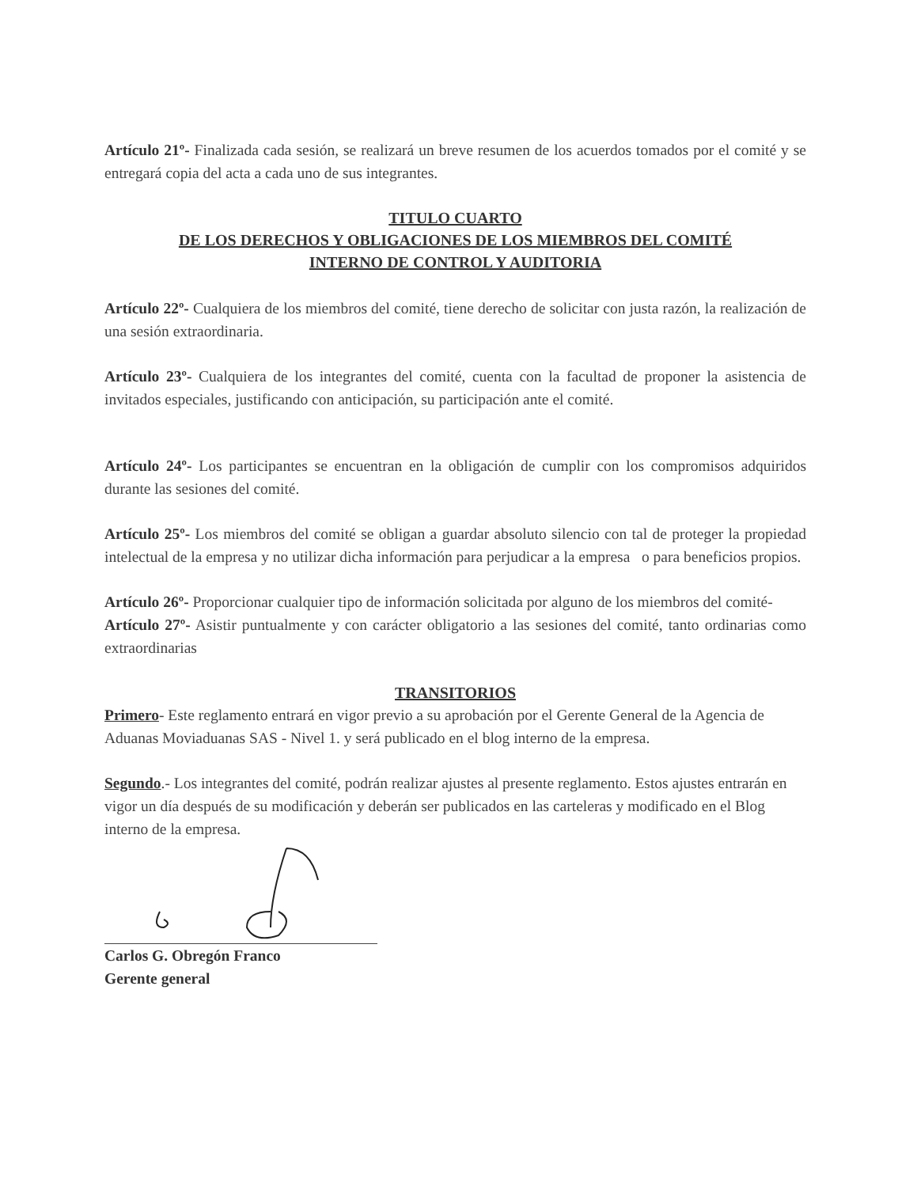Artículo 21º- Finalizada cada sesión, se realizará un breve resumen de los acuerdos tomados por el comité y se entregará copia del acta a cada uno de sus integrantes.
TITULO CUARTO
DE LOS DERECHOS Y OBLIGACIONES DE LOS MIEMBROS DEL COMITÉ
INTERNO DE CONTROL Y AUDITORIA
Artículo 22º- Cualquiera de los miembros del comité, tiene derecho de solicitar con justa razón, la realización de una sesión extraordinaria.
Artículo 23º- Cualquiera de los integrantes del comité, cuenta con la facultad de proponer la asistencia de invitados especiales, justificando con anticipación, su participación ante el comité.
Artículo 24º- Los participantes se encuentran en la obligación de cumplir con los compromisos adquiridos durante las sesiones del comité.
Artículo 25º- Los miembros del comité se obligan a guardar absoluto silencio con tal de proteger la propiedad intelectual de la empresa y no utilizar dicha información para perjudicar a la empresa o para beneficios propios.
Artículo 26º- Proporcionar cualquier tipo de información solicitada por alguno de los miembros del comité-
Artículo 27º- Asistir puntualmente y con carácter obligatorio a las sesiones del comité, tanto ordinarias como extraordinarias
TRANSITORIOS
Primero- Este reglamento entrará en vigor previo a su aprobación por el Gerente General de la Agencia de Aduanas Moviaduanas SAS - Nivel 1. y será publicado en el blog interno de la empresa.
Segundo.- Los integrantes del comité, podrán realizar ajustes al presente reglamento. Estos ajustes entrarán en vigor un día después de su modificación y deberán ser publicados en las carteleras y modificado en el Blog interno de la empresa.
Carlos G. Obregón Franco
Gerente general